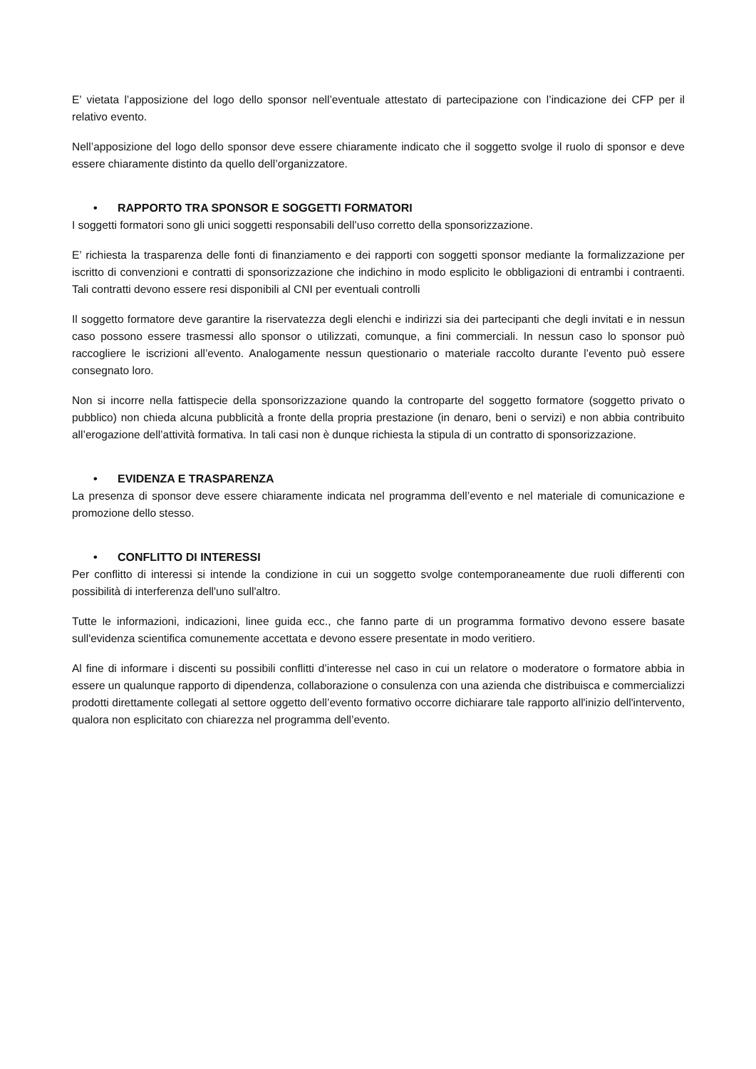E’ vietata l’apposizione del logo dello sponsor nell’eventuale attestato di partecipazione con l’indicazione dei CFP per il relativo evento.
Nell’apposizione del logo dello sponsor deve essere chiaramente indicato che il soggetto svolge il ruolo di sponsor e deve essere chiaramente distinto da quello dell’organizzatore.
• RAPPORTO TRA SPONSOR E SOGGETTI FORMATORI
I soggetti formatori sono gli unici soggetti responsabili dell’uso corretto della sponsorizzazione.
E’ richiesta la trasparenza delle fonti di finanziamento e dei rapporti con soggetti sponsor mediante la formalizzazione per iscritto di convenzioni e contratti di sponsorizzazione che indichino in modo esplicito le obbligazioni di entrambi i contraenti. Tali contratti devono essere resi disponibili al CNI per eventuali controlli
Il soggetto formatore deve garantire la riservatezza degli elenchi e indirizzi sia dei partecipanti che degli invitati e in nessun caso possono essere trasmessi allo sponsor o utilizzati, comunque, a fini commerciali. In nessun caso lo sponsor può raccogliere le iscrizioni all’evento. Analogamente nessun questionario o materiale raccolto durante l’evento può essere consegnato loro.
Non si incorre nella fattispecie della sponsorizzazione quando la controparte del soggetto formatore (soggetto privato o pubblico) non chieda alcuna pubblicità a fronte della propria prestazione (in denaro, beni o servizi) e non abbia contribuito all’erogazione dell’attività formativa. In tali casi non è dunque richiesta la stipula di un contratto di sponsorizzazione.
• EVIDENZA E TRASPARENZA
La presenza di sponsor deve essere chiaramente indicata nel programma dell’evento e nel materiale di comunicazione e promozione dello stesso.
• CONFLITTO DI INTERESSI
Per conflitto di interessi si intende la condizione in cui un soggetto svolge contemporaneamente due ruoli differenti con possibilità di interferenza dell'uno sull'altro.
Tutte le informazioni, indicazioni, linee guida ecc., che fanno parte di un programma formativo devono essere basate sull'evidenza scientifica comunemente accettata e devono essere presentate in modo veritiero.
Al fine di informare i discenti su possibili conflitti d’interesse nel caso in cui un relatore o moderatore o formatore abbia in essere un qualunque rapporto di dipendenza, collaborazione o consulenza con una azienda che distribuisca e commercializzi prodotti direttamente collegati al settore oggetto dell’evento formativo occorre dichiarare tale rapporto all'inizio dell'intervento, qualora non esplicitato con chiarezza nel programma dell’evento.